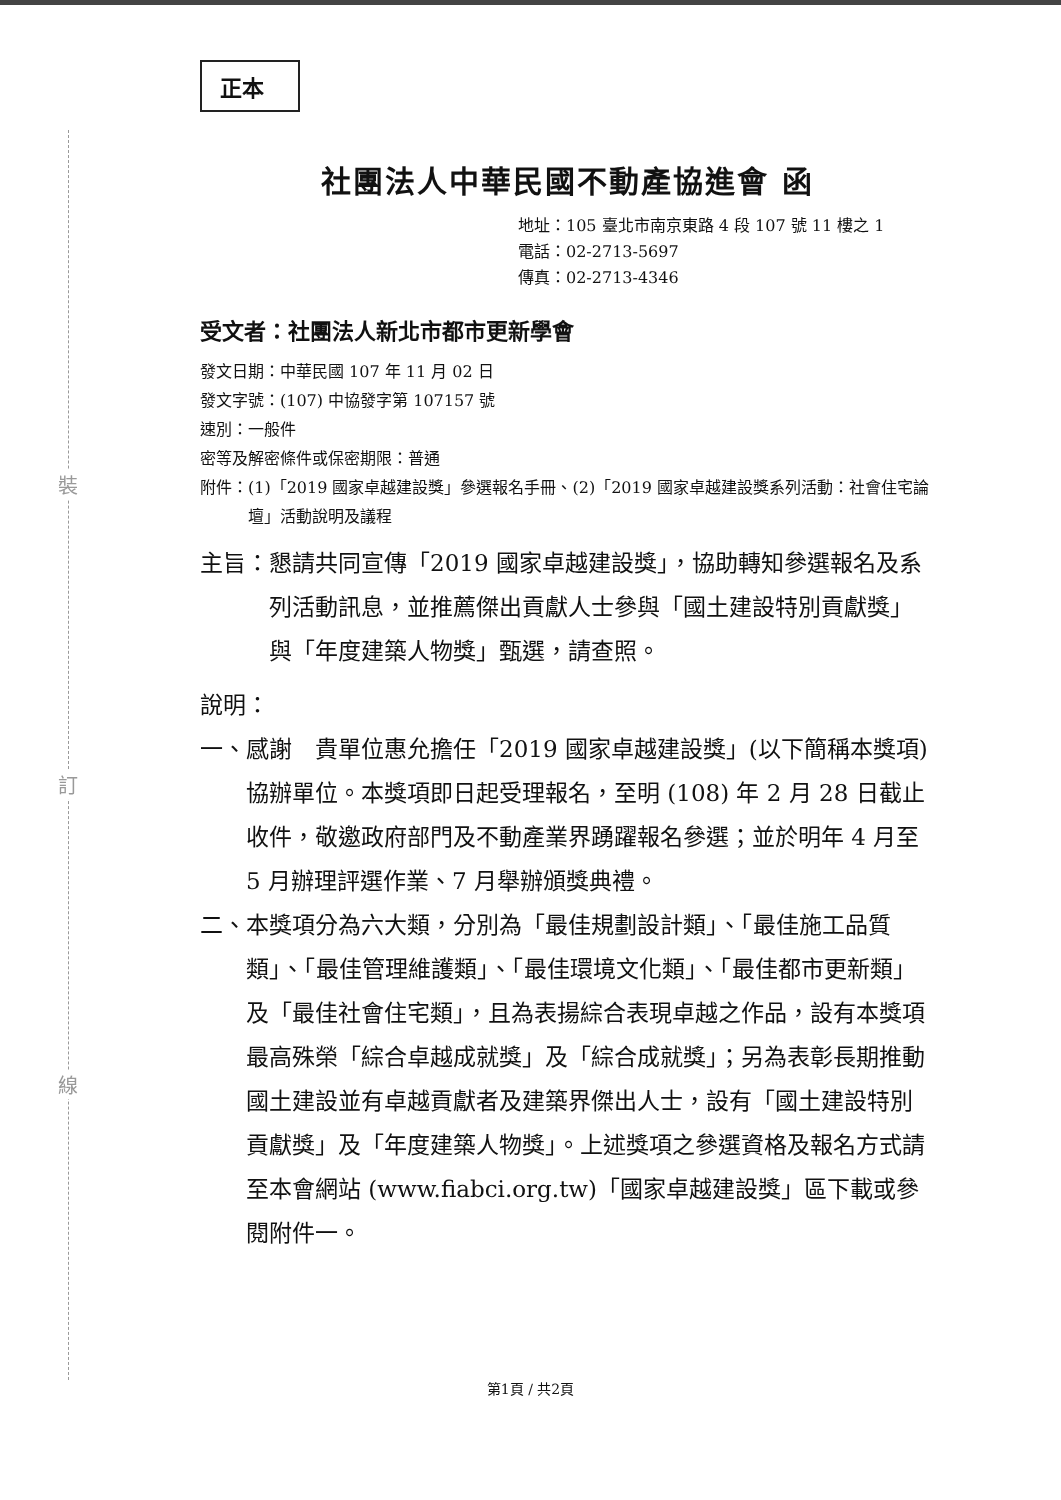裝
訂
線
正本
社團法人中華民國不動產協進會 函
地址：105 臺北市南京東路 4 段 107 號 11 樓之 1
電話：02-2713-5697
傳真：02-2713-4346
受文者：社團法人新北市都市更新學會
發文日期：中華民國 107 年 11 月 02 日
發文字號：(107) 中協發字第 107157 號
速別：一般件
密等及解密條件或保密期限：普通
附件： (1)「2019 國家卓越建設獎」參選報名手冊、(2)「2019 國家卓越建設獎系列活動：社會住宅論壇」活動說明及議程
主旨： 懇請共同宣傳「2019 國家卓越建設獎」，協助轉知參選報名及系列活動訊息，並推薦傑出貢獻人士參與「國土建設特別貢獻獎」與「年度建築人物獎」甄選，請查照。
說明：
一、 感謝　貴單位惠允擔任「2019 國家卓越建設獎」(以下簡稱本獎項) 協辦單位。本獎項即日起受理報名，至明 (108) 年 2 月 28 日截止收件，敬邀政府部門及不動產業界踴躍報名參選；並於明年 4 月至 5 月辦理評選作業、7 月舉辦頒獎典禮。
二、 本獎項分為六大類，分別為「最佳規劃設計類」、「最佳施工品質類」、「最佳管理維護類」、「最佳環境文化類」、「最佳都市更新類」及「最佳社會住宅類」，且為表揚綜合表現卓越之作品，設有本獎項最高殊榮「綜合卓越成就獎」及「綜合成就獎」；另為表彰長期推動國土建設並有卓越貢獻者及建築界傑出人士，設有「國土建設特別貢獻獎」及「年度建築人物獎」。上述獎項之參選資格及報名方式請至本會網站 (www.fiabci.org.tw)「國家卓越建設獎」區下載或參閱附件一。
第1頁 / 共2頁